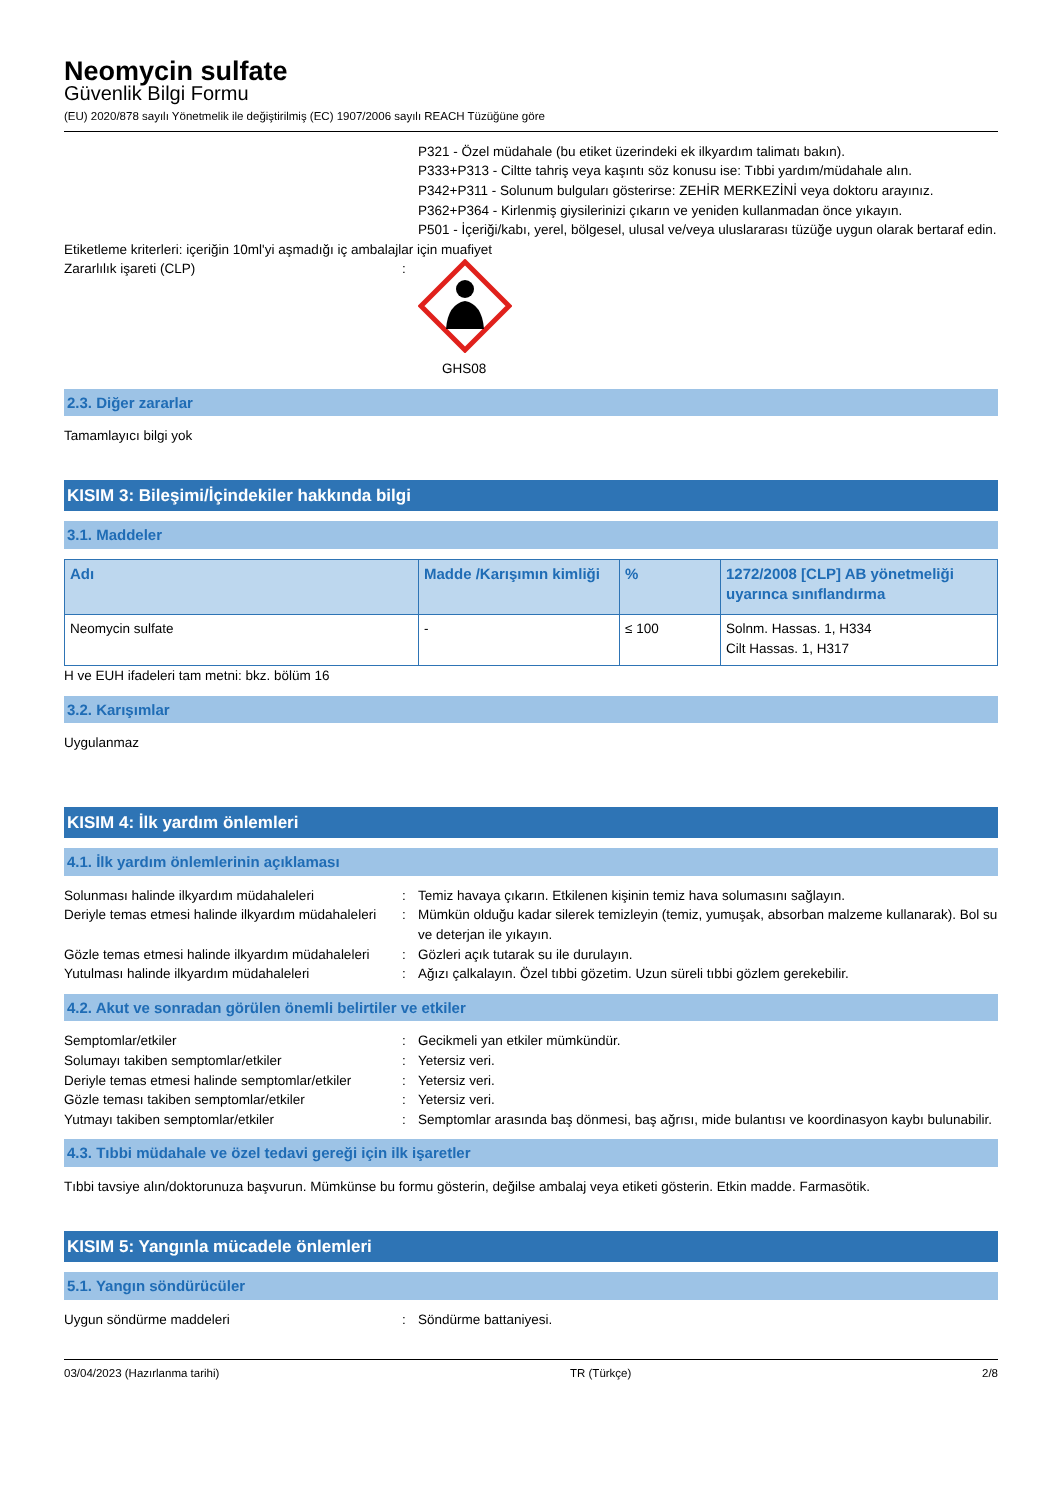Neomycin sulfate
Güvenlik Bilgi Formu
(EU) 2020/878 sayılı Yönetmelik ile değiştirilmiş (EC) 1907/2006 sayılı REACH Tüzüğüne göre
P321 - Özel müdahale (bu etiket üzerindeki ek ilkyardım talimatı bakın).
P333+P313 - Ciltte tahriş veya kaşıntı söz konusu ise: Tıbbi yardım/müdahale alın.
P342+P311 - Solunum bulguları gösterirse: ZEHİR MERKEZİNİ veya doktoru arayınız.
P362+P364 - Kirlenmiş giysilerinizi çıkarın ve yeniden kullanmadan önce yıkayın.
P501 - İçeriği/kabı, yerel, bölgesel, ulusal ve/veya uluslararası tüzüğe uygun olarak bertaraf edin.
Etiketleme kriterleri: içeriğin 10ml'yi aşmadığı iç ambalajlar için muafiyet
Zararlılık işareti (CLP) :
GHS08
2.3. Diğer zararlar
Tamamlayıcı bilgi yok
KISIM 3: Bileşimi/İçindekiler hakkında bilgi
3.1. Maddeler
| Adı | Madde /Karışımın kimliği | % | 1272/2008 [CLP] AB yönetmeliği uyarınca sınıflandırma |
| --- | --- | --- | --- |
| Neomycin sulfate | - | ≤ 100 | Solnm. Hassas. 1, H334 Cilt Hassas. 1, H317 |
H ve EUH ifadeleri tam metni: bkz. bölüm 16
3.2. Karışımlar
Uygulanmaz
KISIM 4: İlk yardım önlemleri
4.1. İlk yardım önlemlerinin açıklaması
Solunması halinde ilkyardım müdahaleleri : Temiz havaya çıkarın. Etkilenen kişinin temiz hava solumasını sağlayın.
Deriyle temas etmesi halinde ilkyardım müdahaleleri
: Mümkün olduğu kadar silerek temizleyin (temiz, yumuşak, absorban malzeme kullanarak). Bol su ve deterjan ile yıkayın.
Gözle temas etmesi halinde ilkyardım müdahaleleri
: Gözleri açık tutarak su ile durulayın.
Yutulması halinde ilkyardım müdahaleleri : Ağızı çalkalayın. Özel tıbbi gözetim. Uzun süreli tıbbi gözlem gerekebilir.
4.2. Akut ve sonradan görülen önemli belirtiler ve etkiler
Semptomlar/etkiler : Gecikmeli yan etkiler mümkündür.
Solumayı takiben semptomlar/etkiler : Yetersiz veri.
Deriyle temas etmesi halinde semptomlar/etkiler
: Yetersiz veri.
Gözle teması takiben semptomlar/etkiler : Yetersiz veri.
Yutmayı takiben semptomlar/etkiler : Semptomlar arasında baş dönmesi, baş ağrısı, mide bulantısı ve koordinasyon kaybı bulunabilir.
4.3. Tıbbi müdahale ve özel tedavi gereği için ilk işaretler
Tıbbi tavsiye alın/doktorunuza başvurun. Mümkünse bu formu gösterin, değilse ambalaj veya etiketi gösterin. Etkin madde. Farmasötik.
KISIM 5: Yangınla mücadele önlemleri
5.1. Yangın söndürücüler
Uygun söndürme maddeleri : Söndürme battaniyesi.
03/04/2023 (Hazırlanma tarihi) TR (Türkçe) 2/8